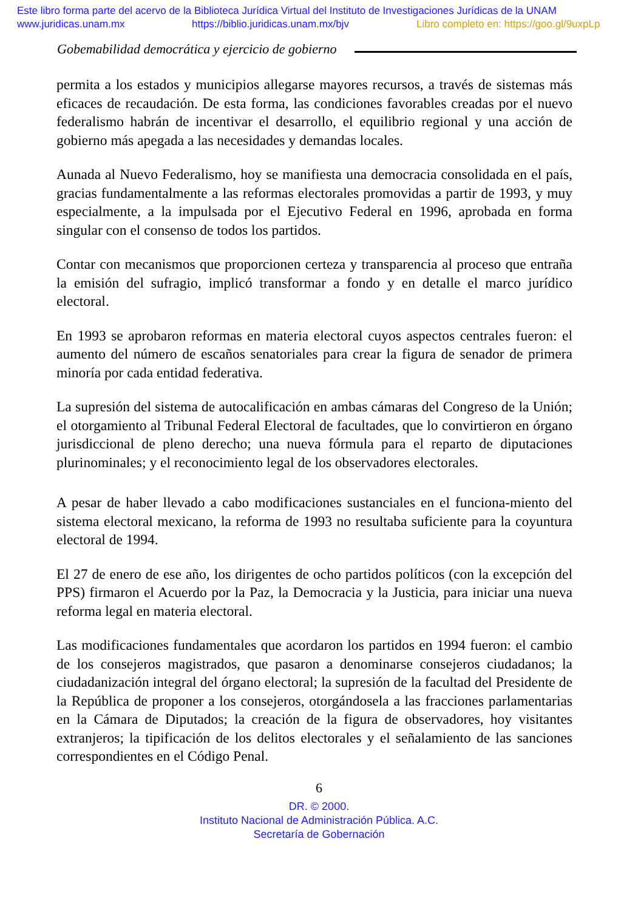Este libro forma parte del acervo de la Biblioteca Jurídica Virtual del Instituto de Investigaciones Jurídicas de la UNAM
www.juridicas.unam.mx https://biblio.juridicas.unam.mx/bjv Libro completo en: https://goo.gl/9uxpLp
Gobemabilidad democrática y ejercicio de gobierno
permita a los estados y municipios allegarse mayores recursos, a través de sistemas más eficaces de recaudación. De esta forma, las condiciones favorables creadas por el nuevo federalismo habrán de incentivar el desarrollo, el equilibrio regional y una acción de gobierno más apegada a las necesidades y demandas locales.
Aunada al Nuevo Federalismo, hoy se manifiesta una democracia consolidada en el país, gracias fundamentalmente a las reformas electorales promovidas a partir de 1993, y muy especialmente, a la impulsada por el Ejecutivo Federal en 1996, aprobada en forma singular con el consenso de todos los partidos.
Contar con mecanismos que proporcionen certeza y transparencia al proceso que entraña la emisión del sufragio, implicó transformar a fondo y en detalle el marco jurídico electoral.
En 1993 se aprobaron reformas en materia electoral cuyos aspectos centrales fueron: el aumento del número de escaños senatoriales para crear la figura de senador de primera minoría por cada entidad federativa.
La supresión del sistema de autocalificación en ambas cámaras del Congreso de la Unión; el otorgamiento al Tribunal Federal Electoral de facultades, que lo convirtieron en órgano jurisdiccional de pleno derecho; una nueva fórmula para el reparto de diputaciones plurinominales; y el reconocimiento legal de los observadores electorales.
A pesar de haber llevado a cabo modificaciones sustanciales en el funciona-miento del sistema electoral mexicano, la reforma de 1993 no resultaba suficiente para la coyuntura electoral de 1994.
El 27 de enero de ese año, los dirigentes de ocho partidos políticos (con la excepción del PPS) firmaron el Acuerdo por la Paz, la Democracia y la Justicia, para iniciar una nueva reforma legal en materia electoral.
Las modificaciones fundamentales que acordaron los partidos en 1994 fueron: el cambio de los consejeros magistrados, que pasaron a denominarse consejeros ciudadanos; la ciudadanización integral del órgano electoral; la supresión de la facultad del Presidente de la República de proponer a los consejeros, otorgándosela a las fracciones parlamentarias en la Cámara de Diputados; la creación de la figura de observadores, hoy visitantes extranjeros; la tipificación de los delitos electorales y el señalamiento de las sanciones correspondientes en el Código Penal.
6
DR. © 2000.
Instituto Nacional de Administración Pública. A.C.
Secretaría de Gobernación